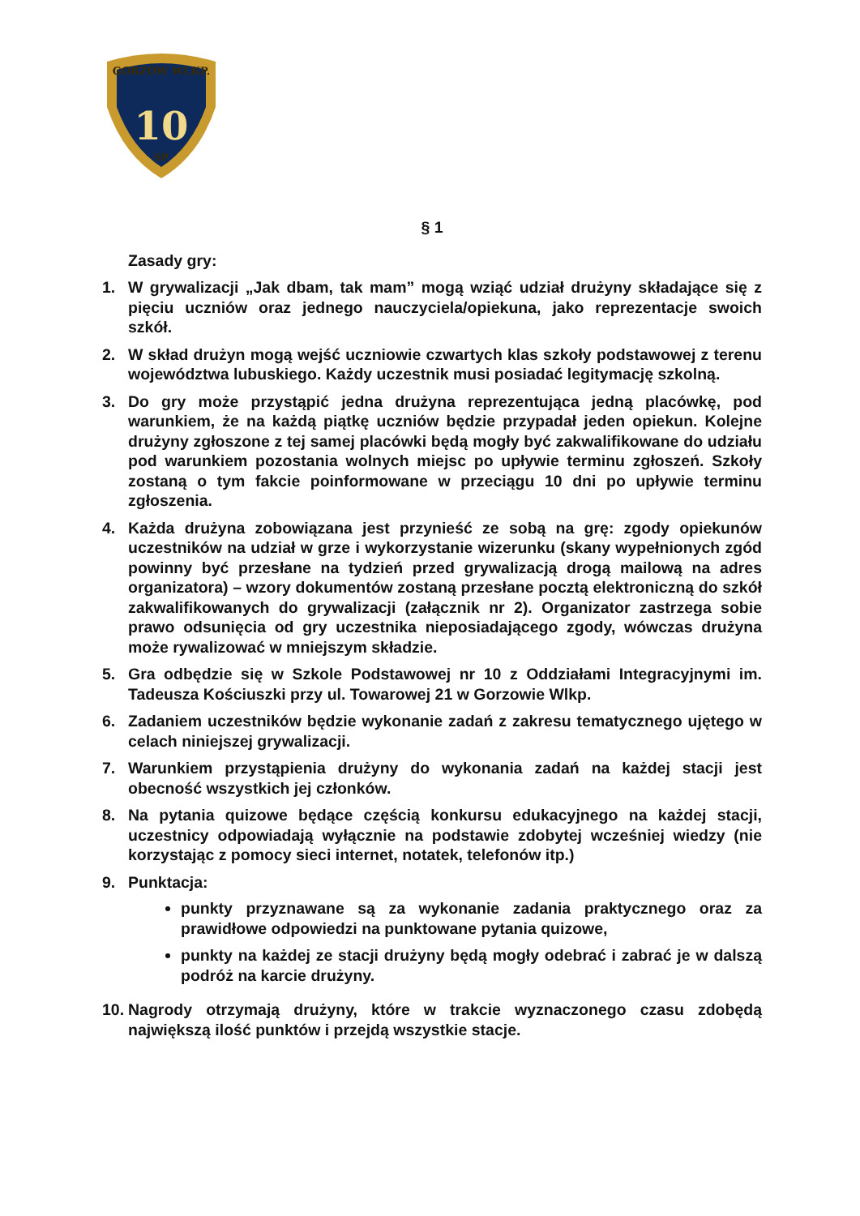10
GORZÓW WLKP.
SP
§ 1
Zasady gry:
1. W grywalizacji „Jak dbam, tak mam” mogą wziąć udział drużyny składające się z pięciu uczniów oraz jednego nauczyciela/opiekuna, jako reprezentacje swoich szkół.
2. W skład drużyn mogą wejść uczniowie czwartych klas szkoły podstawowej z terenu województwa lubuskiego. Każdy uczestnik musi posiadać legitymację szkolną.
3. Do gry może przystąpić jedna drużyna reprezentująca jedną placówkę, pod warunkiem, że na każdą piątkę uczniów będzie przypadał jeden opiekun. Kolejne drużyny zgłoszone z tej samej placówki będą mogły być zakwalifikowane do udziału pod warunkiem pozostania wolnych miejsc po upływie terminu zgłoszeń. Szkoły zostaną o tym fakcie poinformowane w przeciągu 10 dni po upływie terminu zgłoszenia.
4. Każda drużyna zobowiązana jest przynieść ze sobą na grę: zgody opiekunów uczestników na udział w grze i wykorzystanie wizerunku (skany wypełnionych zgód powinny być przesłane na tydzień przed grywalizacją drogą mailową na adres organizatora) – wzory dokumentów zostaną przesłane pocztą elektroniczną do szkół zakwalifikowanych do grywalizacji (załącznik nr 2). Organizator zastrzega sobie prawo odsunięcia od gry uczestnika nieposiadającego zgody, wówczas drużyna może rywalizować w mniejszym składzie.
5. Gra odbędzie się w Szkole Podstawowej nr 10 z Oddziałami Integracyjnymi im. Tadeusza Kościuszki przy ul. Towarowej 21 w Gorzowie Wlkp.
6. Zadaniem uczestników będzie wykonanie zadań z zakresu tematycznego ujętego w celach niniejszej grywalizacji.
7. Warunkiem przystąpienia drużyny do wykonania zadań na każdej stacji jest obecność wszystkich jej członków.
8. Na pytania quizowe będące częścią konkursu edukacyjnego na każdej stacji, uczestnicy odpowiadają wyłącznie na podstawie zdobytej wcześniej wiedzy (nie korzystając z pomocy sieci internet, notatek, telefonów itp.)
9. Punktacja:
punkty przyznawane są za wykonanie zadania praktycznego oraz za prawidłowe odpowiedzi na punktowane pytania quizowe,
punkty na każdej ze stacji drużyny będą mogły odebrać i zabrać je w dalszą podróż na karcie drużyny.
10. Nagrody otrzymają drużyny, które w trakcie wyznaczonego czasu zdobędą największą ilość punktów i przejdą wszystkie stacje.